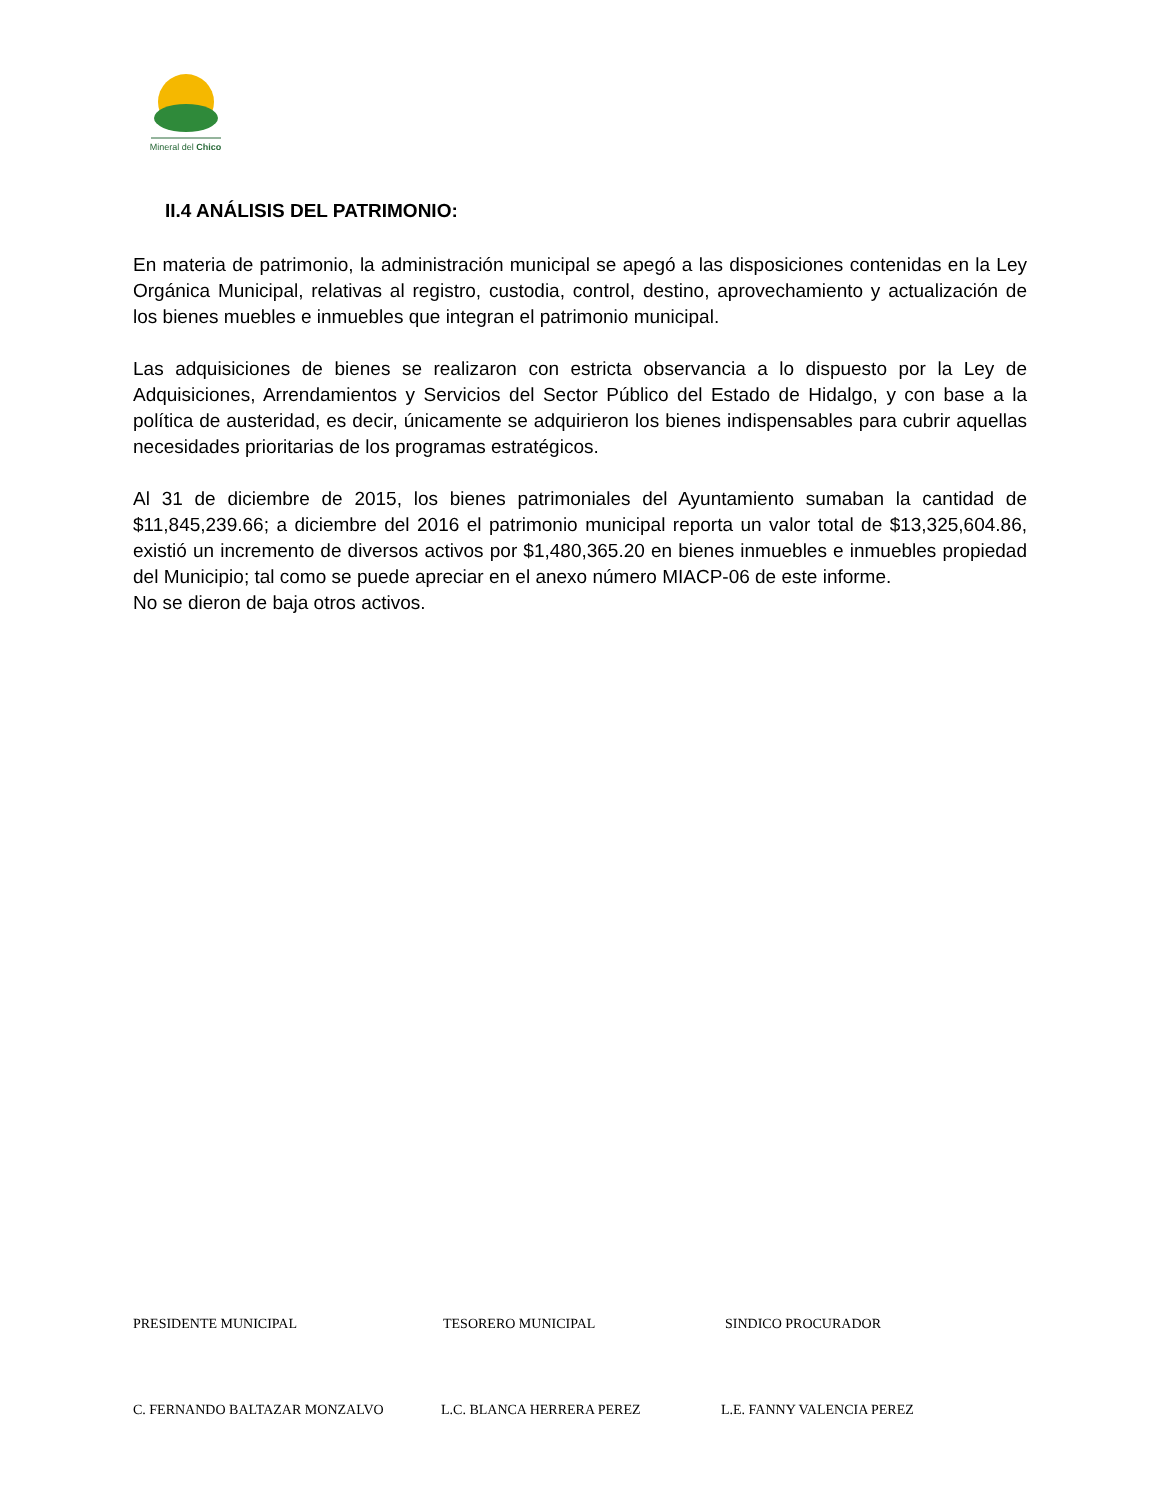Mineral del Chico
II.4 ANÁLISIS DEL PATRIMONIO:
En materia de patrimonio, la administración municipal se apegó a las disposiciones contenidas en la Ley Orgánica Municipal, relativas al registro, custodia, control, destino, aprovechamiento y actualización de los bienes muebles e inmuebles que integran el patrimonio municipal.
Las adquisiciones de bienes se realizaron con estricta observancia a lo dispuesto por la Ley de Adquisiciones, Arrendamientos y Servicios del Sector Público del Estado de Hidalgo, y con base a la política de austeridad, es decir, únicamente se adquirieron los bienes indispensables para cubrir aquellas necesidades prioritarias de los programas estratégicos.
Al 31 de diciembre de 2015, los bienes patrimoniales del Ayuntamiento sumaban la cantidad de $11,845,239.66; a diciembre del 2016 el patrimonio municipal reporta un valor total de $13,325,604.86, existió un incremento de diversos activos por $1,480,365.20 en bienes inmuebles e inmuebles propiedad del Municipio; tal como se puede apreciar en el anexo número MIACP-06 de este informe.
No se dieron de baja otros activos.
PRESIDENTE MUNICIPAL TESORERO MUNICIPAL SINDICO PROCURADOR
C. FERNANDO BALTAZAR MONZALVO L.C. BLANCA HERRERA PEREZ L.E. FANNY VALENCIA PEREZ